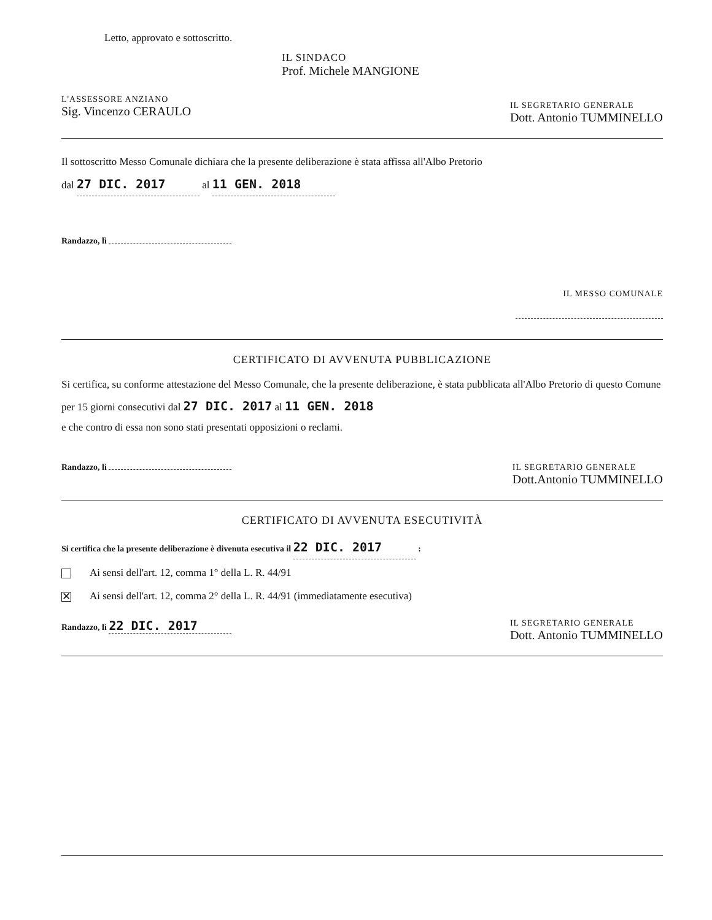Letto, approvato e sottoscritto.
L'ASSESSORE ANZIANO
Sig. Vincenzo CERAULO
IL SINDACO
Prof. Michele MANGIONE
IL SEGRETARIO GENERALE
Dott. Antonio TUMMINELLO
Il sottoscritto Messo Comunale dichiara che la presente deliberazione è stata affissa all'Albo Pretorio
dal 27 DIC. 2017 al 11 GEN. 2018
Randazzo, lì
IL MESSO COMUNALE
CERTIFICATO DI AVVENUTA PUBBLICAZIONE
Si certifica, su conforme attestazione del Messo Comunale, che la presente deliberazione, è stata pubblicata all'Albo Pretorio di questo Comune per 15 giorni consecutivi dal 27 DIC. 2017 al 11 GEN. 2018
e che contro di essa non sono stati presentati opposizioni o reclami.
Randazzo, lì IL SEGRETARIO GENERALE
Dott.Antonio TUMMINELLO
CERTIFICATO DI AVVENUTA ESECUTIVITÀ
Si certifica che la presente deliberazione è divenuta esecutiva il 22 DIC. 2017 :
Ai sensi dell'art. 12, comma 1° della L. R. 44/91
✕ Ai sensi dell'art. 12, comma 2° della L. R. 44/91 (immediatamente esecutiva)
Randazzo, lì 22 DIC. 2017
IL SEGRETARIO GENERALE
Dott. Antonio TUMMINELLO